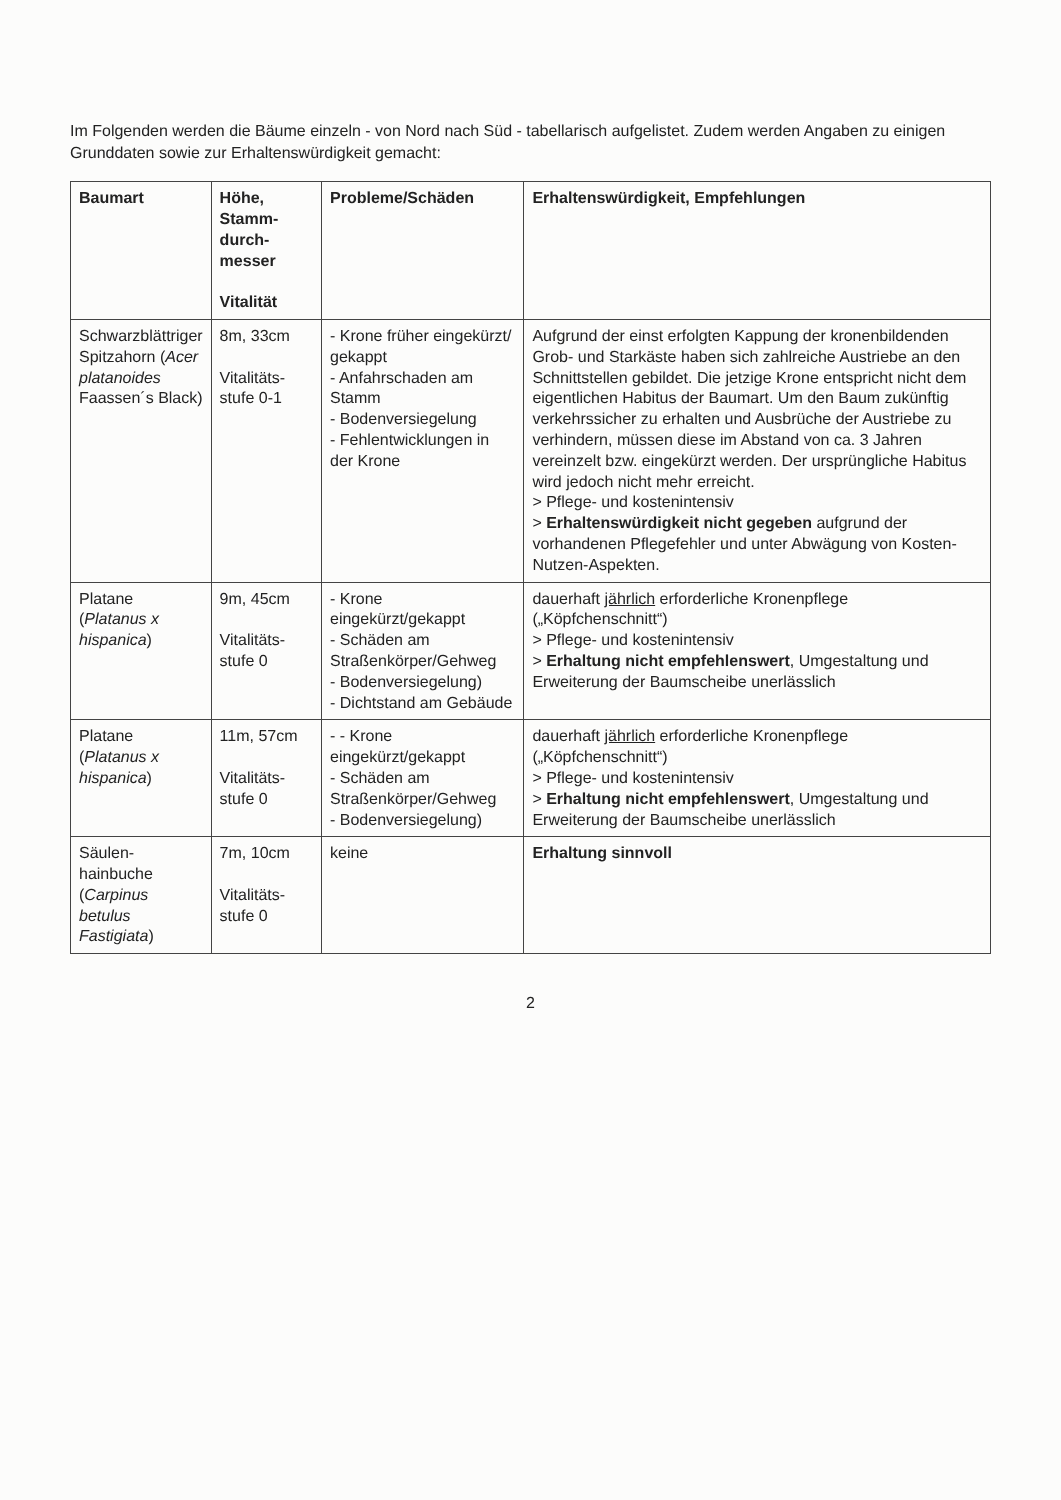Im Folgenden werden die Bäume einzeln - von Nord nach Süd - tabellarisch aufgelistet. Zudem werden Angaben zu einigen Grunddaten sowie zur Erhaltenswürdigkeit gemacht:
| Baumart | Höhe, Stamm-durch-messer Vitalität | Probleme/Schäden | Erhaltenswürdigkeit, Empfehlungen |
| --- | --- | --- | --- |
| Schwarzblättriger Spitzahorn ( Acer platanoides Faassen´s Black) | 8m, 33cm Vitalitäts-stufe 0-1 | - Krone früher eingekürzt/ gekappt - Anfahrschaden am Stamm - Bodenversiegelung - Fehlentwicklungen in der Krone | Aufgrund der einst erfolgten Kappung der kronenbildenden Grob- und Starkäste haben sich zahlreiche Austriebe an den Schnittstellen gebildet. Die jetzige Krone entspricht nicht dem eigentlichen Habitus der Baumart. Um den Baum zukünftig verkehrssicher zu erhalten und Ausbrüche der Austriebe zu verhindern, müssen diese im Abstand von ca. 3 Jahren vereinzelt bzw. eingekürzt werden. Der ursprüngliche Habitus wird jedoch nicht mehr erreicht. > Pflege- und kostenintensiv > Erhaltenswürdigkeit nicht gegeben aufgrund der vorhandenen Pflegefehler und unter Abwägung von Kosten-Nutzen-Aspekten. |
| Platane ( Platanus x hispanica ) | 9m, 45cm Vitalitäts-stufe 0 | - Krone eingekürzt/gekappt - Schäden am Straßenkörper/Gehweg - Bodenversiegelung) - Dichtstand am Gebäude | dauerhaft jährlich erforderliche Kronenpflege („Köpfchenschnitt“) > Pflege- und kostenintensiv > Erhaltung nicht empfehlenswert , Umgestaltung und Erweiterung der Baumscheibe unerlässlich |
| Platane ( Platanus x hispanica ) | 11m, 57cm Vitalitäts-stufe 0 | - - Krone eingekürzt/gekappt - Schäden am Straßenkörper/Gehweg - Bodenversiegelung) | dauerhaft jährlich erforderliche Kronenpflege („Köpfchenschnitt“) > Pflege- und kostenintensiv > Erhaltung nicht empfehlenswert , Umgestaltung und Erweiterung der Baumscheibe unerlässlich |
| Säulen-hainbuche ( Carpinus betulus Fastigiata ) | 7m, 10cm Vitalitäts-stufe 0 | keine | Erhaltung sinnvoll |
2